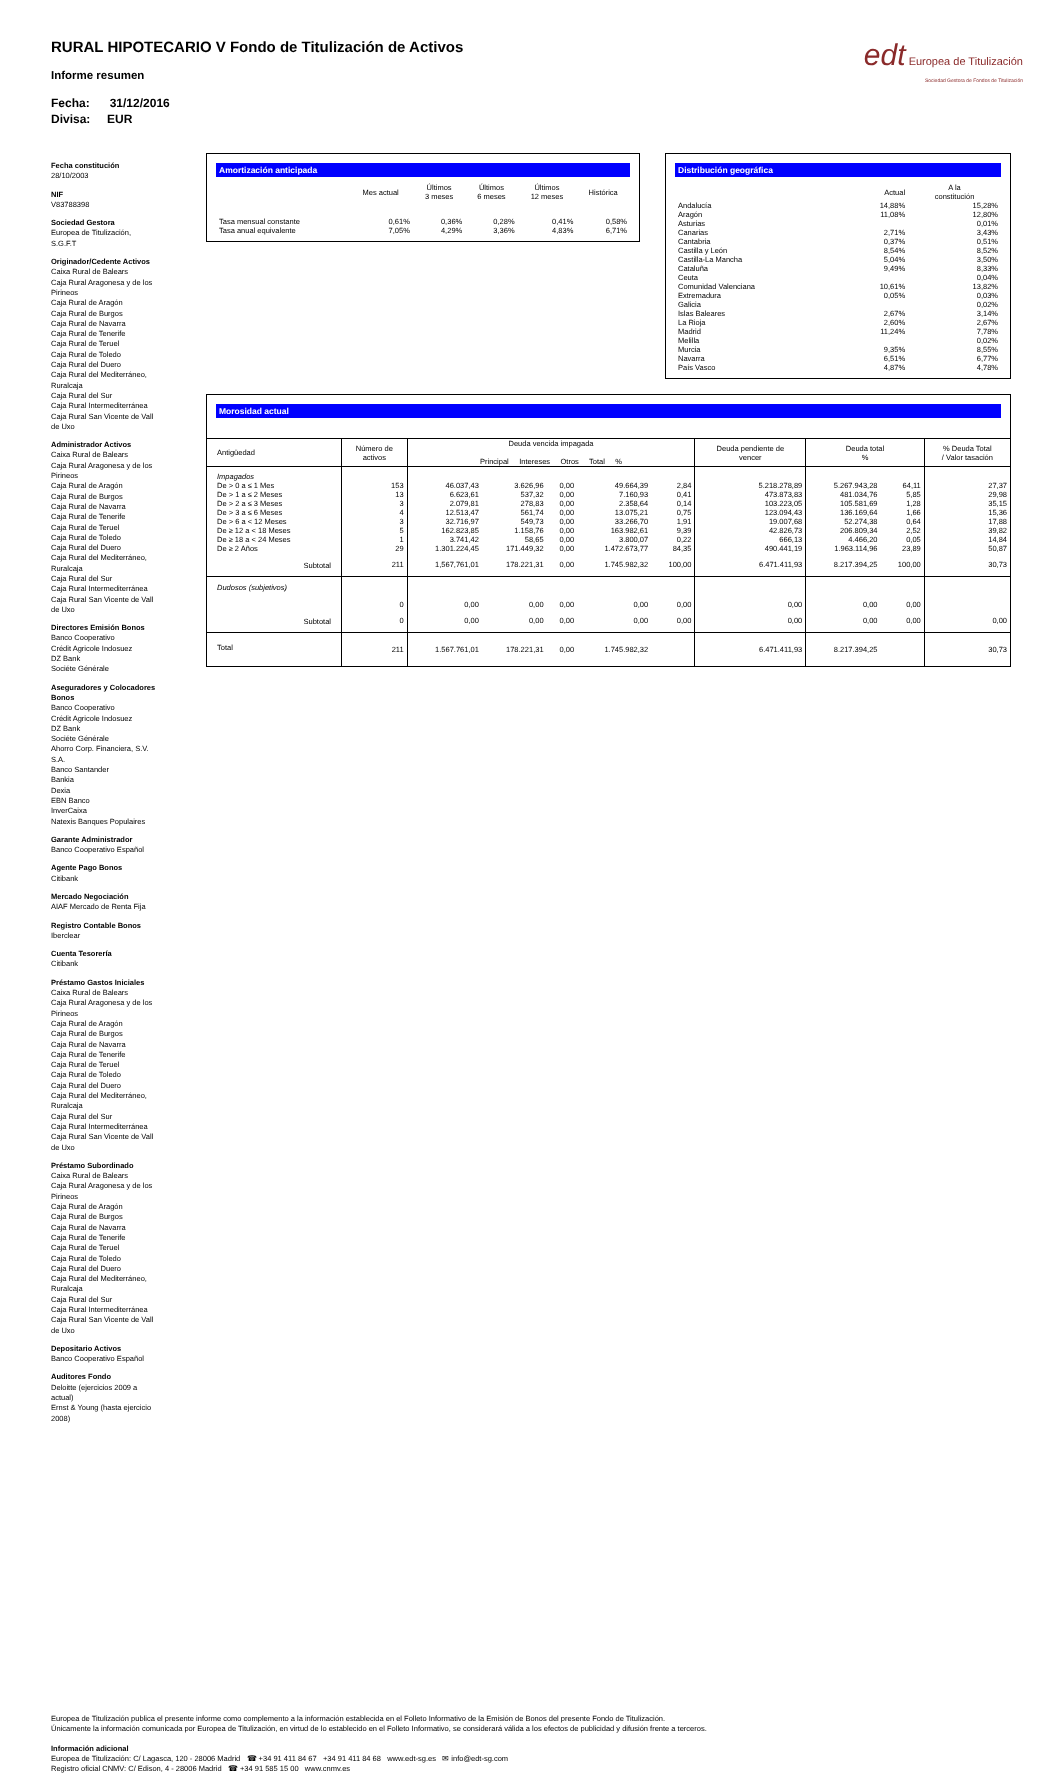edt Europea de Titulización
Sociedad Gestora de Fondos de Titulización
RURAL HIPOTECARIO V Fondo de Titulización de Activos
Informe resumen
Fecha: 31/12/2016
Divisa: EUR
Fecha constitución
28/10/2003
NIF
V83788398
Sociedad Gestora
Europea de Titulización, S.G.F.T
Originador/Cedente Activos
Caixa Rural de Balears
Caja Rural Aragonesa y de los Pirineos
Caja Rural de Aragón
Caja Rural de Burgos
Caja Rural de Navarra
Caja Rural de Tenerife
Caja Rural de Teruel
Caja Rural de Toledo
Caja Rural del Duero
Caja Rural del Mediterráneo, Ruralcaja
Caja Rural del Sur
Caja Rural Intermediterránea
Caja Rural San Vicente de Vall de Uxo
Administrador Activos
Caixa Rural de Balears
Caja Rural Aragonesa y de los Pirineos
Caja Rural de Aragón
Caja Rural de Burgos
Caja Rural de Navarra
Caja Rural de Tenerife
Caja Rural de Teruel
Caja Rural de Toledo
Caja Rural del Duero
Caja Rural del Mediterráneo, Ruralcaja
Caja Rural del Sur
Caja Rural Intermediterránea
Caja Rural San Vicente de Vall de Uxo
Directores Emisión Bonos
Banco Cooperativo
Crédit Agricole Indosuez
DZ Bank
Sociéte Générale
Aseguradores y Colocadores Bonos
Banco Cooperativo
Crédit Agricole Indosuez
DZ Bank
Sociéte Générale
Ahorro Corp. Financiera, S.V. S.A.
Banco Santander
Bankia
Dexia
EBN Banco
InverCaixa
Natexis Banques Populaires
Garante Administrador
Banco Cooperativo Español
Agente Pago Bonos
Citibank
Mercado Negociación
AIAF Mercado de Renta Fija
Registro Contable Bonos
Iberclear
Cuenta Tesorería
Citibank
Préstamo Gastos Iniciales
Caixa Rural de Balears
Caja Rural Aragonesa y de los Pirineos
Caja Rural de Aragón
Caja Rural de Burgos
Caja Rural de Navarra
Caja Rural de Tenerife
Caja Rural de Teruel
Caja Rural de Toledo
Caja Rural del Duero
Caja Rural del Mediterráneo, Ruralcaja
Caja Rural del Sur
Caja Rural Intermediterránea
Caja Rural San Vicente de Vall de Uxo
Préstamo Subordinado
Caixa Rural de Balears
Caja Rural Aragonesa y de los Pirineos
Caja Rural de Aragón
Caja Rural de Burgos
Caja Rural de Navarra
Caja Rural de Tenerife
Caja Rural de Teruel
Caja Rural de Toledo
Caja Rural del Duero
Caja Rural del Mediterráneo, Ruralcaja
Caja Rural del Sur
Caja Rural Intermediterránea
Caja Rural San Vicente de Vall de Uxo
Depositario Activos
Banco Cooperativo Español
Auditores Fondo
Deloitte (ejercicios 2009 a actual)
Ernst & Young (hasta ejercicio 2008)
Amortización anticipada
| | Mes actual | Últimos 3 meses | Últimos 6 meses | Últimos 12 meses | Histórica |
| --- | --- | --- | --- | --- | --- |
| Tasa mensual constante | 0,61% | 0,36% | 0,28% | 0,41% | 0,58% |
| Tasa anual equivalente | 7,05% | 4,29% | 3,36% | 4,83% | 6,71% |
Distribución geográfica
| | Actual | A la constitución |
| --- | --- | --- |
| Andalucía | 14,88% | 15,28% |
| Aragón | 11,08% | 12,80% |
| Asturias | | 0,01% |
| Canarias | 2,71% | 3,43% |
| Cantabria | 0,37% | 0,51% |
| Castilla y León | 8,54% | 8,52% |
| Castilla-La Mancha | 5,04% | 3,50% |
| Cataluña | 9,49% | 8,33% |
| Ceuta | | 0,04% |
| Comunidad Valenciana | 10,61% | 13,82% |
| Extremadura | 0,05% | 0,03% |
| Galicia | | 0,02% |
| Islas Baleares | 2,67% | 3,14% |
| La Rioja | 2,60% | 2,67% |
| Madrid | 11,24% | 7,78% |
| Melilla | | 0,02% |
| Murcia | 9,35% | 8,55% |
| Navarra | 6,51% | 6,77% |
| País Vasco | 4,87% | 4,78% |
Morosidad actual
| Antigüedad | Número de activos | Deuda vencida impagada Principal Intereses Otros Total % | | | | | Deuda pendiente de vencer | Deuda total % | | % Deuda Total / Valor tasación |
| --- | --- | --- | --- | --- | --- | --- | --- | --- | --- | --- |
| Impagados | | | | | | | | | | |
| De > 0 a ≤ 1 Mes | 153 | 46.037,43 | 3.626,96 | 0,00 | 49.664,39 | 2,84 | 5.218.278,89 | 5.267.943,28 | 64,11 | 27,37 |
| De > 1 a ≤ 2 Meses | 13 | 6.623,61 | 537,32 | 0,00 | 7.160,93 | 0,41 | 473.873,83 | 481.034,76 | 5,85 | 29,98 |
| De > 2 a ≤ 3 Meses | 3 | 2.079,81 | 278,83 | 0,00 | 2.358,64 | 0,14 | 103.223,05 | 105.581,69 | 1,28 | 35,15 |
| De > 3 a ≤ 6 Meses | 4 | 12.513,47 | 561,74 | 0,00 | 13.075,21 | 0,75 | 123.094,43 | 136.169,64 | 1,66 | 15,36 |
| De > 6 a < 12 Meses | 3 | 32.716,97 | 549,73 | 0,00 | 33.266,70 | 1,91 | 19.007,68 | 52.274,38 | 0,64 | 17,88 |
| De ≥ 12 a < 18 Meses | 5 | 162.823,85 | 1.158,76 | 0,00 | 163.982,61 | 9,39 | 42.826,73 | 206.809,34 | 2,52 | 39,82 |
| De ≥ 18 a < 24 Meses | 1 | 3.741,42 | 58,65 | 0,00 | 3.800,07 | 0,22 | 666,13 | 4.466,20 | 0,05 | 14,84 |
| De ≥ 2 Años | 29 | 1.301.224,45 | 171.449,32 | 0,00 | 1.472.673,77 | 84,35 | 490.441,19 | 1.963.114,96 | 23,89 | 50,87 |
| Subtotal | 211 | 1,567,761,01 | 178.221,31 | 0,00 | 1.745.982,32 | 100,00 | 6.471.411,93 | 8.217.394,25 | 100,00 | 30,73 |
| Dudosos (subjetivos) | | | | | | | | | | |
| | 0 | 0,00 | 0,00 | 0,00 | 0,00 | 0,00 | 0,00 | 0,00 | 0,00 | |
| Subtotal | 0 | 0,00 | 0,00 | 0,00 | 0,00 | 0,00 | 0,00 | 0,00 | 0,00 | 0,00 |
| Total | 211 | 1.567.761,01 | 178.221,31 | 0,00 | 1.745.982,32 | | 6.471.411,93 | 8.217.394,25 | | 30,73 |
Europea de Titulización publica el presente informe como complemento a la información establecida en el Folleto Informativo de la Emisión de Bonos del presente Fondo de Titulización.
Únicamente la información comunicada por Europea de Titulización, en virtud de lo establecido en el Folleto Informativo, se considerará válida a los efectos de publicidad y difusión frente a terceros.
Información adicional
Europea de Titulización: C/ Lagasca, 120 - 28006 Madrid ☎ +34 91 411 84 67 +34 91 411 84 68 www.edt-sg.es ✉ info@edt-sg.com
Registro oficial CNMV: C/ Edison, 4 - 28006 Madrid ☎ +34 91 585 15 00 www.cnmv.es